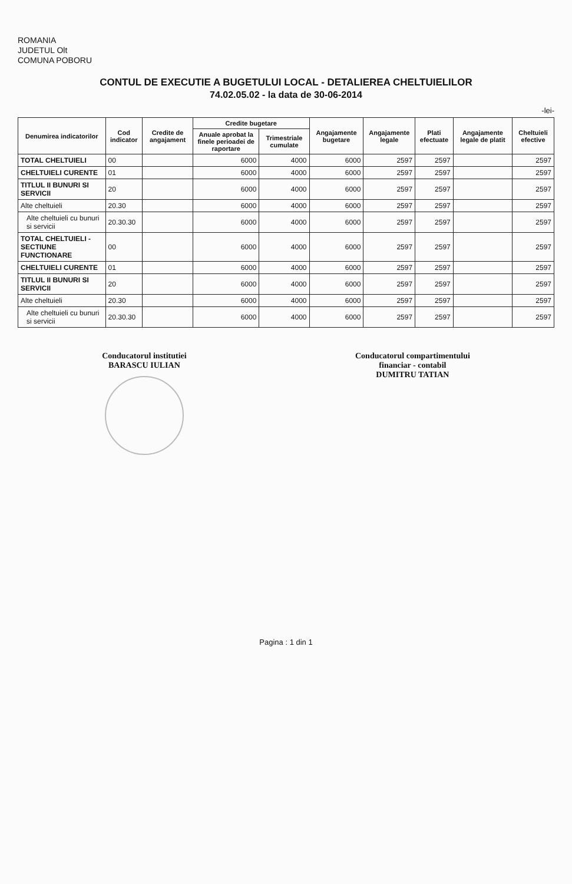ROMANIA
JUDETUL Olt
COMUNA POBORU
CONTUL DE EXECUTIE A BUGETULUI LOCAL - DETALIEREA CHELTUIELILOR
74.02.05.02 - la data de 30-06-2014
-lei-
| Denumirea indicatorilor | Cod indicator | Credite de angajament | Credite bugetare | | Angajamente bugetare | Angajamente legale | Plati efectuate | Angajamente legale de platit | Cheltuieli efective |
| --- | --- | --- | --- | --- | --- | --- | --- | --- | --- |
| | | | Anuale aprobat la finele perioadei de raportare | Trimestriale cumulate | | | | | |
| TOTAL CHELTUIELI | 00 | | 6000 | 4000 | 6000 | 2597 | 2597 | | 2597 |
| CHELTUIELI CURENTE | 01 | | 6000 | 4000 | 6000 | 2597 | 2597 | | 2597 |
| TITLUL II BUNURI SI SERVICII | 20 | | 6000 | 4000 | 6000 | 2597 | 2597 | | 2597 |
| Alte cheltuieli | 20.30 | | 6000 | 4000 | 6000 | 2597 | 2597 | | 2597 |
| Alte cheltuieli cu bunuri si servicii | 20.30.30 | | 6000 | 4000 | 6000 | 2597 | 2597 | | 2597 |
| TOTAL CHELTUIELI - SECTIUNE FUNCTIONARE | 00 | | 6000 | 4000 | 6000 | 2597 | 2597 | | 2597 |
| CHELTUIELI CURENTE | 01 | | 6000 | 4000 | 6000 | 2597 | 2597 | | 2597 |
| TITLUL II BUNURI SI SERVICII | 20 | | 6000 | 4000 | 6000 | 2597 | 2597 | | 2597 |
| Alte cheltuieli | 20.30 | | 6000 | 4000 | 6000 | 2597 | 2597 | | 2597 |
| Alte cheltuieli cu bunuri si servicii | 20.30.30 | | 6000 | 4000 | 6000 | 2597 | 2597 | | 2597 |
Conducatorul institutiei
BARASCU IULIAN
Conducatorul compartimentului
financiar - contabil
DUMITRU TATIAN
Pagina : 1 din 1